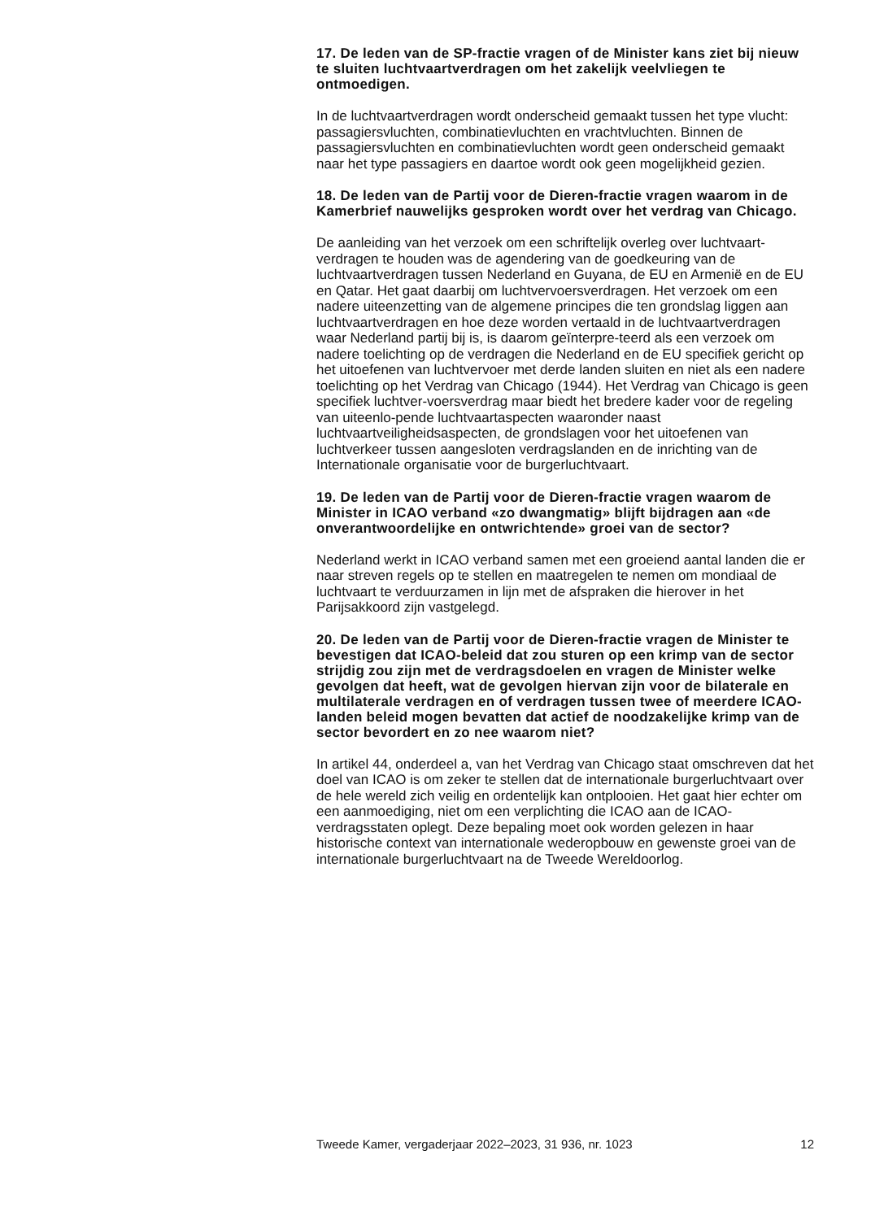17. De leden van de SP-fractie vragen of de Minister kans ziet bij nieuw te sluiten luchtvaartverdragen om het zakelijk veelvliegen te ontmoedigen.
In de luchtvaartverdragen wordt onderscheid gemaakt tussen het type vlucht: passagiersvluchten, combinatievluchten en vrachtvluchten. Binnen de passagiersvluchten en combinatievluchten wordt geen onderscheid gemaakt naar het type passagiers en daartoe wordt ook geen mogelijkheid gezien.
18. De leden van de Partij voor de Dieren-fractie vragen waarom in de Kamerbrief nauwelijks gesproken wordt over het verdrag van Chicago.
De aanleiding van het verzoek om een schriftelijk overleg over luchtvaart-verdragen te houden was de agendering van de goedkeuring van de luchtvaartverdragen tussen Nederland en Guyana, de EU en Armenië en de EU en Qatar. Het gaat daarbij om luchtvervoersverdragen. Het verzoek om een nadere uiteenzetting van de algemene principes die ten grondslag liggen aan luchtvaartverdragen en hoe deze worden vertaald in de luchtvaartverdragen waar Nederland partij bij is, is daarom geïnterpre-teerd als een verzoek om nadere toelichting op de verdragen die Nederland en de EU specifiek gericht op het uitoefenen van luchtvervoer met derde landen sluiten en niet als een nadere toelichting op het Verdrag van Chicago (1944). Het Verdrag van Chicago is geen specifiek luchtver-voersverdrag maar biedt het bredere kader voor de regeling van uiteenlo-pende luchtvaartaspecten waaronder naast luchtvaartveiligheidsaspecten, de grondslagen voor het uitoefenen van luchtverkeer tussen aangesloten verdragslanden en de inrichting van de Internationale organisatie voor de burgerluchtvaart.
19. De leden van de Partij voor de Dieren-fractie vragen waarom de Minister in ICAO verband «zo dwangmatig» blijft bijdragen aan «de onverantwoordelijke en ontwrichtende» groei van de sector?
Nederland werkt in ICAO verband samen met een groeiend aantal landen die er naar streven regels op te stellen en maatregelen te nemen om mondiaal de luchtvaart te verduurzamen in lijn met de afspraken die hierover in het Parijsakkoord zijn vastgelegd.
20. De leden van de Partij voor de Dieren-fractie vragen de Minister te bevestigen dat ICAO-beleid dat zou sturen op een krimp van de sector strijdig zou zijn met de verdragsdoelen en vragen de Minister welke gevolgen dat heeft, wat de gevolgen hiervan zijn voor de bilaterale en multilaterale verdragen en of verdragen tussen twee of meerdere ICAO-landen beleid mogen bevatten dat actief de noodzakelijke krimp van de sector bevordert en zo nee waarom niet?
In artikel 44, onderdeel a, van het Verdrag van Chicago staat omschreven dat het doel van ICAO is om zeker te stellen dat de internationale burgerluchtvaart over de hele wereld zich veilig en ordentelijk kan ontplooien. Het gaat hier echter om een aanmoediging, niet om een verplichting die ICAO aan de ICAO-verdragsstaten oplegt. Deze bepaling moet ook worden gelezen in haar historische context van internationale wederopbouw en gewenste groei van de internationale burgerluchtvaart na de Tweede Wereldoorlog.
Tweede Kamer, vergaderjaar 2022–2023, 31 936, nr. 1023 12